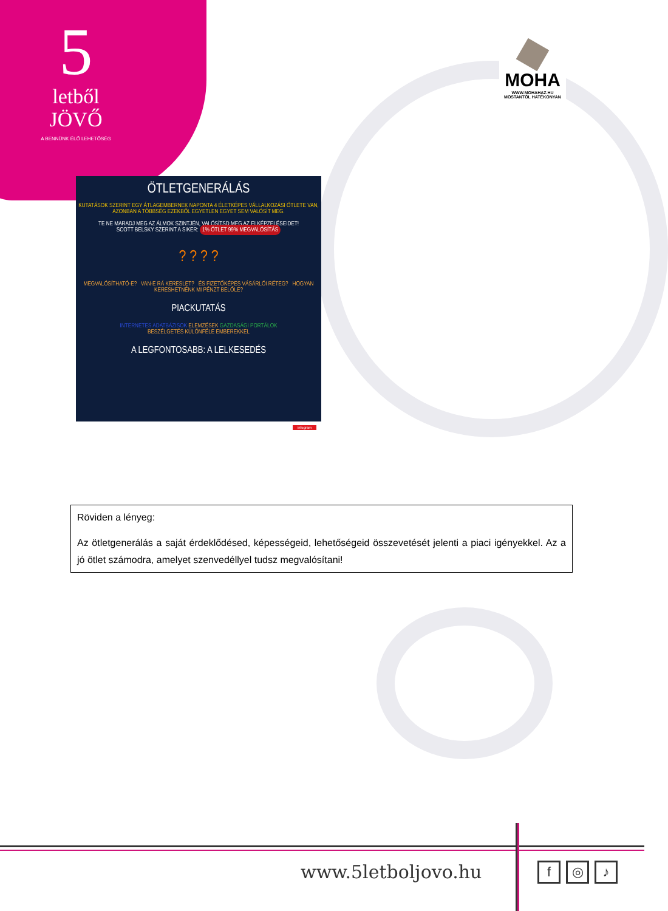5
letből
JÖVŐ
A BENNÜNK ÉLŐ LEHETŐSÉG
MOHA
WWW.MOHAHAZ.HU
MOSTANTÓL HATÉKONYAN
ÖTLETGENERÁLÁS
KUTATÁSOK SZERINT EGY ÁTLAGEMBERNEK NAPONTA 4 ÉLETKÉPES VÁLLALKOZÁSI ÖTLETE VAN,
AZONBAN A TÖBBSÉG EZEKBŐL EGYETLEN EGYET SEM VALÓSÍT MEG.
TE NE MARADJ MEG AZ ÁLMOK SZINTJÉN, VALÓSÍTSD MEG AZ ELKÉPZELÉSEIDET!
SCOTT BELSKY SZERINT A SIKER: 1% ÖTLET 99% MEGVALÓSÍTÁS
? ? ? ?
MEGVALÓSÍTHATÓ-E? VAN-E RÁ KERESLET? ÉS FIZETŐKÉPES VÁSÁRLÓI RÉTEG? HOGYAN KERESHETNÉNK MI PÉNZT BELŐLE?
PIACKUTATÁS
INTERNETES ADATBÁZISOK ELEMZÉSEK GAZDASÁGI PORTÁLOK
BESZÉLGETÉS KÜLÖNFÉLE EMBEREKKEL
A LEGFONTOSABB: A LELKESEDÉS
infogram
Röviden a lényeg:
Az ötletgenerálás a saját érdeklődésed, képességeid, lehetőségeid összevetését jelenti a piaci igényekkel. Az a jó ötlet számodra, amelyet szenvedéllyel tudsz megvalósítani!
www.5letboljovo.hu f ◎ ♪